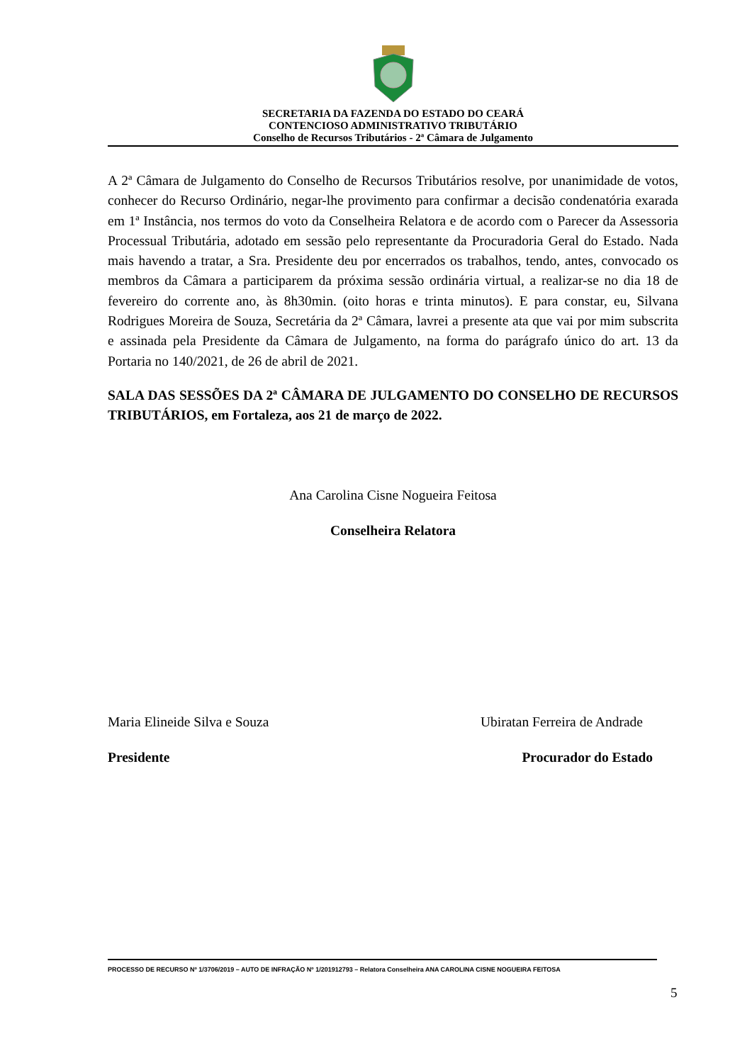SECRETARIA DA FAZENDA DO ESTADO DO CEARÁ
CONTENCIOSO ADMINISTRATIVO TRIBUTÁRIO
Conselho de Recursos Tributários - 2ª Câmara de Julgamento
A 2ª Câmara de Julgamento do Conselho de Recursos Tributários resolve, por unanimidade de votos, conhecer do Recurso Ordinário, negar-lhe provimento para confirmar a decisão condenatória exarada em 1ª Instância, nos termos do voto da Conselheira Relatora e de acordo com o Parecer da Assessoria Processual Tributária, adotado em sessão pelo representante da Procuradoria Geral do Estado. Nada mais havendo a tratar, a Sra. Presidente deu por encerrados os trabalhos, tendo, antes, convocado os membros da Câmara a participarem da próxima sessão ordinária virtual, a realizar-se no dia 18 de fevereiro do corrente ano, às 8h30min. (oito horas e trinta minutos). E para constar, eu, Silvana Rodrigues Moreira de Souza, Secretária da 2ª Câmara, lavrei a presente ata que vai por mim subscrita e assinada pela Presidente da Câmara de Julgamento, na forma do parágrafo único do art. 13 da Portaria no 140/2021, de 26 de abril de 2021.
SALA DAS SESSÕES DA 2ª CÂMARA DE JULGAMENTO DO CONSELHO DE RECURSOS TRIBUTÁRIOS, em Fortaleza, aos 21 de março de 2022.
Ana Carolina Cisne Nogueira Feitosa
Conselheira Relatora
Maria Elineide Silva e Souza Ubiratan Ferreira de Andrade
Presidente Procurador do Estado
PROCESSO DE RECURSO Nº 1/3706/2019 – AUTO DE INFRAÇÃO Nº 1/201912793 – Relatora Conselheira ANA CAROLINA CISNE NOGUEIRA FEITOSA
5